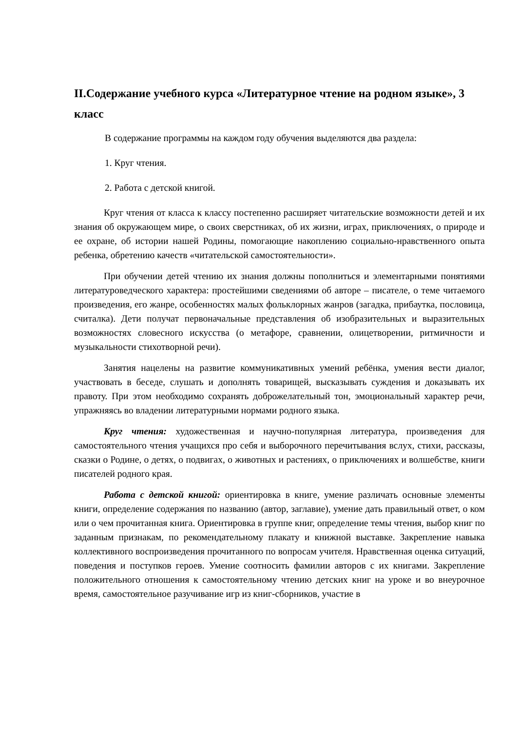II.Содержание учебного курса «Литературное чтение на родном языке», 3 класс
В содержание программы на каждом году обучения выделяются два раздела:
1. Круг чтения.
2. Работа с детской книгой.
Круг чтения от класса к классу постепенно расширяет читательские возможности детей и их знания об окружающем мире, о своих сверстниках, об их жизни, играх, приключениях, о природе и ее охране, об истории нашей Родины, помогающие накоплению социально-нравственного опыта ребенка, обретению качеств «читательской самостоятельности».
При обучении детей чтению их знания должны пополниться и элементарными понятиями литературоведческого характера: простейшими сведениями об авторе – писателе, о теме читаемого произведения, его жанре, особенностях малых фольклорных жанров (загадка, прибаутка, пословица, считалка). Дети получат первоначальные представления об изобразительных и выразительных возможностях словесного искусства (о метафоре, сравнении, олицетворении, ритмичности и музыкальности стихотворной речи).
Занятия нацелены на развитие коммуникативных умений ребёнка, умения вести диалог, участвовать в беседе, слушать и дополнять товарищей, высказывать суждения и доказывать их правоту. При этом необходимо сохранять доброжелательный тон, эмоциональный характер речи, упражняясь во владении литературными нормами родного языка.
Круг чтения: художественная и научно-популярная литература, произведения для самостоятельного чтения учащихся про себя и выборочного перечитывания вслух, стихи, рассказы, сказки о Родине, о детях, о подвигах, о животных и растениях, о приключениях и волшебстве, книги писателей родного края.
Работа с детской книгой: ориентировка в книге, умение различать основные элементы книги, определение содержания по названию (автор, заглавие), умение дать правильный ответ, о ком или о чем прочитанная книга. Ориентировка в группе книг, определение темы чтения, выбор книг по заданным признакам, по рекомендательному плакату и книжной выставке. Закрепление навыка коллективного воспроизведения прочитанного по вопросам учителя. Нравственная оценка ситуаций, поведения и поступков героев. Умение соотносить фамилии авторов с их книгами. Закрепление положительного отношения к самостоятельному чтению детских книг на уроке и во внеурочное время, самостоятельное разучивание игр из книг-сборников, участие в